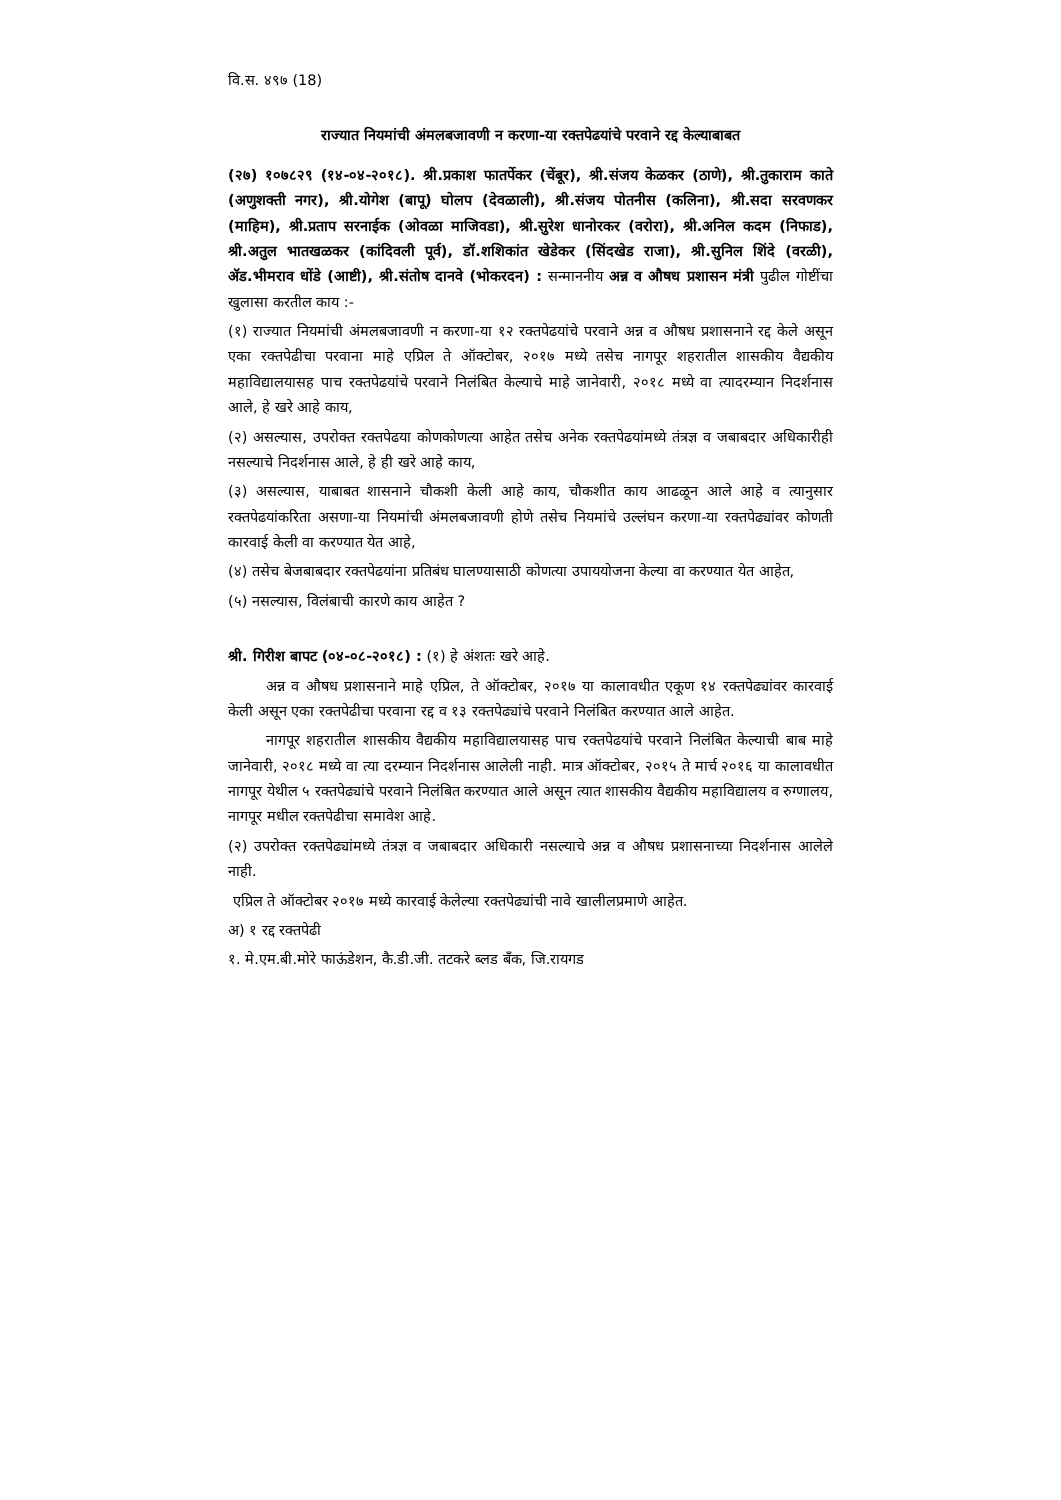वि.स. ४९७ (18)
राज्यात नियमांची अंमलबजावणी न करणा-या रक्तपेढयांचे परवाने रद्द केल्याबाबत
(२७) १०७८२९ (१४-०४-२०१८). श्री.प्रकाश फातर्पेकर (चेंबूर), श्री.संजय केळकर (ठाणे), श्री.तुकाराम काते (अणुशक्ती नगर), श्री.योगेश (बापू) घोलप (देवळाली), श्री.संजय पोतनीस (कलिना), श्री.सदा सरवणकर (माहिम), श्री.प्रताप सरनाईक (ओवळा माजिवडा), श्री.सुरेश धानोरकर (वरोरा), श्री.अनिल कदम (निफाड), श्री.अतुल भातखळकर (कांदिवली पूर्व), डॉ.शशिकांत खेडेकर (सिंदखेड राजा), श्री.सुनिल शिंदे (वरळी), ॲड.भीमराव धोंडे (आष्टी), श्री.संतोष दानवे (भोकरदन) : सन्माननीय अन्न व औषध प्रशासन मंत्री पुढील गोष्टींचा खुलासा करतील काय :-
(१) राज्यात नियमांची अंमलबजावणी न करणा-या १२ रक्तपेढयांचे परवाने अन्न व औषध प्रशासनाने रद्द केले असून एका रक्तपेढीचा परवाना माहे एप्रिल ते ऑक्टोबर, २०१७ मध्ये तसेच नागपूर शहरातील शासकीय वैद्यकीय महाविद्यालयासह पाच रक्तपेढयांचे परवाने निलंबित केल्याचे माहे जानेवारी, २०१८ मध्ये वा त्यादरम्यान निदर्शनास आले, हे खरे आहे काय,
(२) असल्यास, उपरोक्त रक्तपेढया कोणकोणत्या आहेत तसेच अनेक रक्तपेढयांमध्ये तंत्रज्ञ व जबाबदार अधिकारीही नसल्याचे निदर्शनास आले, हे ही खरे आहे काय,
(३) असल्यास, याबाबत शासनाने चौकशी केली आहे काय, चौकशीत काय आढळून आले आहे व त्यानुसार रक्तपेढयांकरिता असणा-या नियमांची अंमलबजावणी होणे तसेच नियमांचे उल्लंघन करणा-या रक्तपेढ्यांवर कोणती कारवाई केली वा करण्यात येत आहे,
(४) तसेच बेजबाबदार रक्तपेढयांना प्रतिबंध घालण्यासाठी कोणत्या उपाययोजना केल्या वा करण्यात येत आहेत,
(५) नसल्यास, विलंबाची कारणे काय आहेत ?
श्री. गिरीश बापट (०४-०८-२०१८) : (१) हे अंशतः खरे आहे.
अन्न व औषध प्रशासनाने माहे एप्रिल, ते ऑक्टोबर, २०१७ या कालावधीत एकूण १४ रक्तपेढ्यांवर कारवाई केली असून एका रक्तपेढीचा परवाना रद्द व १३ रक्तपेढ्यांचे परवाने निलंबित करण्यात आले आहेत.
नागपूर शहरातील शासकीय वैद्यकीय महाविद्यालयासह पाच रक्तपेढयांचे परवाने निलंबित केल्याची बाब माहे जानेवारी, २०१८ मध्ये वा त्या दरम्यान निदर्शनास आलेली नाही. मात्र ऑक्टोबर, २०१५ ते मार्च २०१६ या कालावधीत नागपूर येथील ५ रक्तपेढ्यांचे परवाने निलंबित करण्यात आले असून त्यात शासकीय वैद्यकीय महाविद्यालय व रुग्णालय, नागपूर मधील रक्तपेढीचा समावेश आहे.
(२) उपरोक्त रक्तपेढ्यांमध्ये तंत्रज्ञ व जबाबदार अधिकारी नसल्याचे अन्न व औषध प्रशासनाच्या निदर्शनास आलेले नाही.
एप्रिल ते ऑक्टोबर २०१७ मध्ये कारवाई केलेल्या रक्तपेढ्यांची नावे खालीलप्रमाणे आहेत.
अ) १ रद्द रक्तपेढी
१. मे.एम.बी.मोरे फाऊंडेशन, कै.डी.जी. तटकरे ब्लड बँक, जि.रायगड